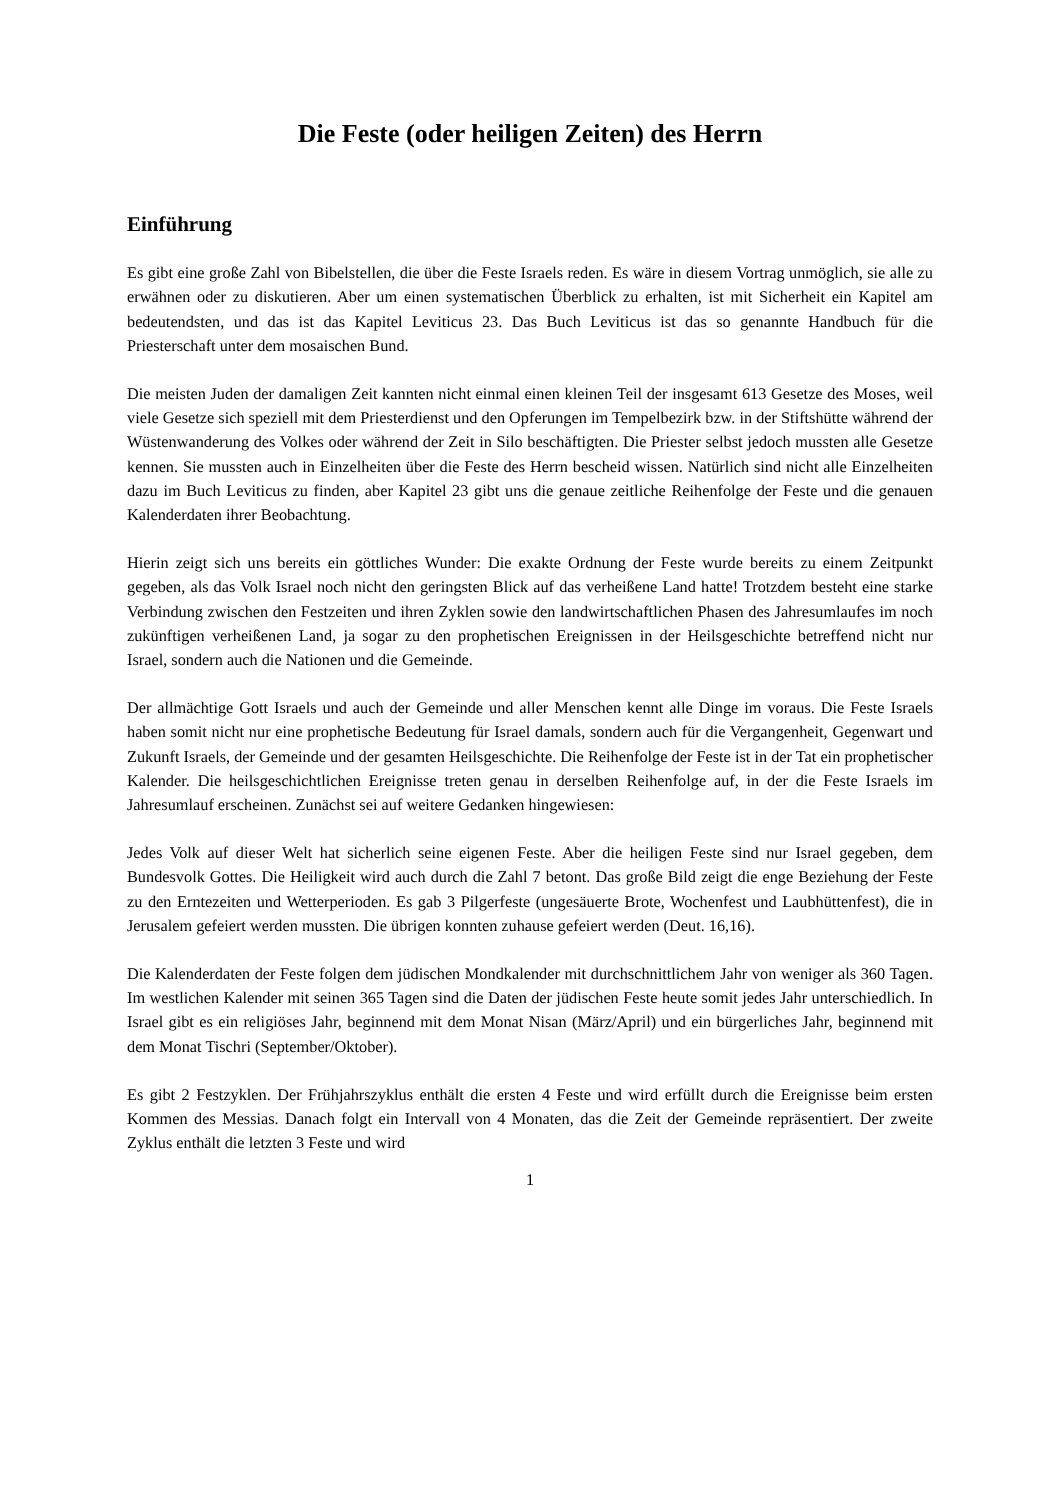Die Feste (oder heiligen Zeiten) des Herrn
Einführung
Es gibt eine große Zahl von Bibelstellen, die über die Feste Israels reden. Es wäre in diesem Vortrag unmöglich, sie alle zu erwähnen oder zu diskutieren. Aber um einen systematischen Überblick zu erhalten, ist mit Sicherheit ein Kapitel am bedeutendsten, und das ist das Kapitel Leviticus 23. Das Buch Leviticus ist das so genannte Handbuch für die Priesterschaft unter dem mosaischen Bund.
Die meisten Juden der damaligen Zeit kannten nicht einmal einen kleinen Teil der insgesamt 613 Gesetze des Moses, weil viele Gesetze sich speziell mit dem Priesterdienst und den Opferungen im Tempelbezirk bzw. in der Stiftshütte während der Wüstenwanderung des Volkes oder während der Zeit in Silo beschäftigten. Die Priester selbst jedoch mussten alle Gesetze kennen. Sie mussten auch in Einzelheiten über die Feste des Herrn bescheid wissen. Natürlich sind nicht alle Einzelheiten dazu im Buch Leviticus zu finden, aber Kapitel 23 gibt uns die genaue zeitliche Reihenfolge der Feste und die genauen Kalenderdaten ihrer Beobachtung.
Hierin zeigt sich uns bereits ein göttliches Wunder: Die exakte Ordnung der Feste wurde bereits zu einem Zeitpunkt gegeben, als das Volk Israel noch nicht den geringsten Blick auf das verheißene Land hatte! Trotzdem besteht eine starke Verbindung zwischen den Festzeiten und ihren Zyklen sowie den landwirtschaftlichen Phasen des Jahresumlaufes im noch zukünftigen verheißenen Land, ja sogar zu den prophetischen Ereignissen in der Heilsgeschichte betreffend nicht nur Israel, sondern auch die Nationen und die Gemeinde.
Der allmächtige Gott Israels und auch der Gemeinde und aller Menschen kennt alle Dinge im voraus. Die Feste Israels haben somit nicht nur eine prophetische Bedeutung für Israel damals, sondern auch für die Vergangenheit, Gegenwart und Zukunft Israels, der Gemeinde und der gesamten Heilsgeschichte. Die Reihenfolge der Feste ist in der Tat ein prophetischer Kalender. Die heilsgeschichtlichen Ereignisse treten genau in derselben Reihenfolge auf, in der die Feste Israels im Jahresumlauf erscheinen. Zunächst sei auf weitere Gedanken hingewiesen:
Jedes Volk auf dieser Welt hat sicherlich seine eigenen Feste. Aber die heiligen Feste sind nur Israel gegeben, dem Bundesvolk Gottes. Die Heiligkeit wird auch durch die Zahl 7 betont. Das große Bild zeigt die enge Beziehung der Feste zu den Erntezeiten und Wetterperioden. Es gab 3 Pilgerfeste (ungesäuerte Brote, Wochenfest und Laubhüttenfest), die in Jerusalem gefeiert werden mussten. Die übrigen konnten zuhause gefeiert werden (Deut. 16,16).
Die Kalenderdaten der Feste folgen dem jüdischen Mondkalender mit durchschnittlichem Jahr von weniger als 360 Tagen. Im westlichen Kalender mit seinen 365 Tagen sind die Daten der jüdischen Feste heute somit jedes Jahr unterschiedlich. In Israel gibt es ein religiöses Jahr, beginnend mit dem Monat Nisan (März/April) und ein bürgerliches Jahr, beginnend mit dem Monat Tischri (September/Oktober).
Es gibt 2 Festzyklen. Der Frühjahrszyklus enthält die ersten 4 Feste und wird erfüllt durch die Ereignisse beim ersten Kommen des Messias. Danach folgt ein Intervall von 4 Monaten, das die Zeit der Gemeinde repräsentiert. Der zweite Zyklus enthält die letzten 3 Feste und wird
1